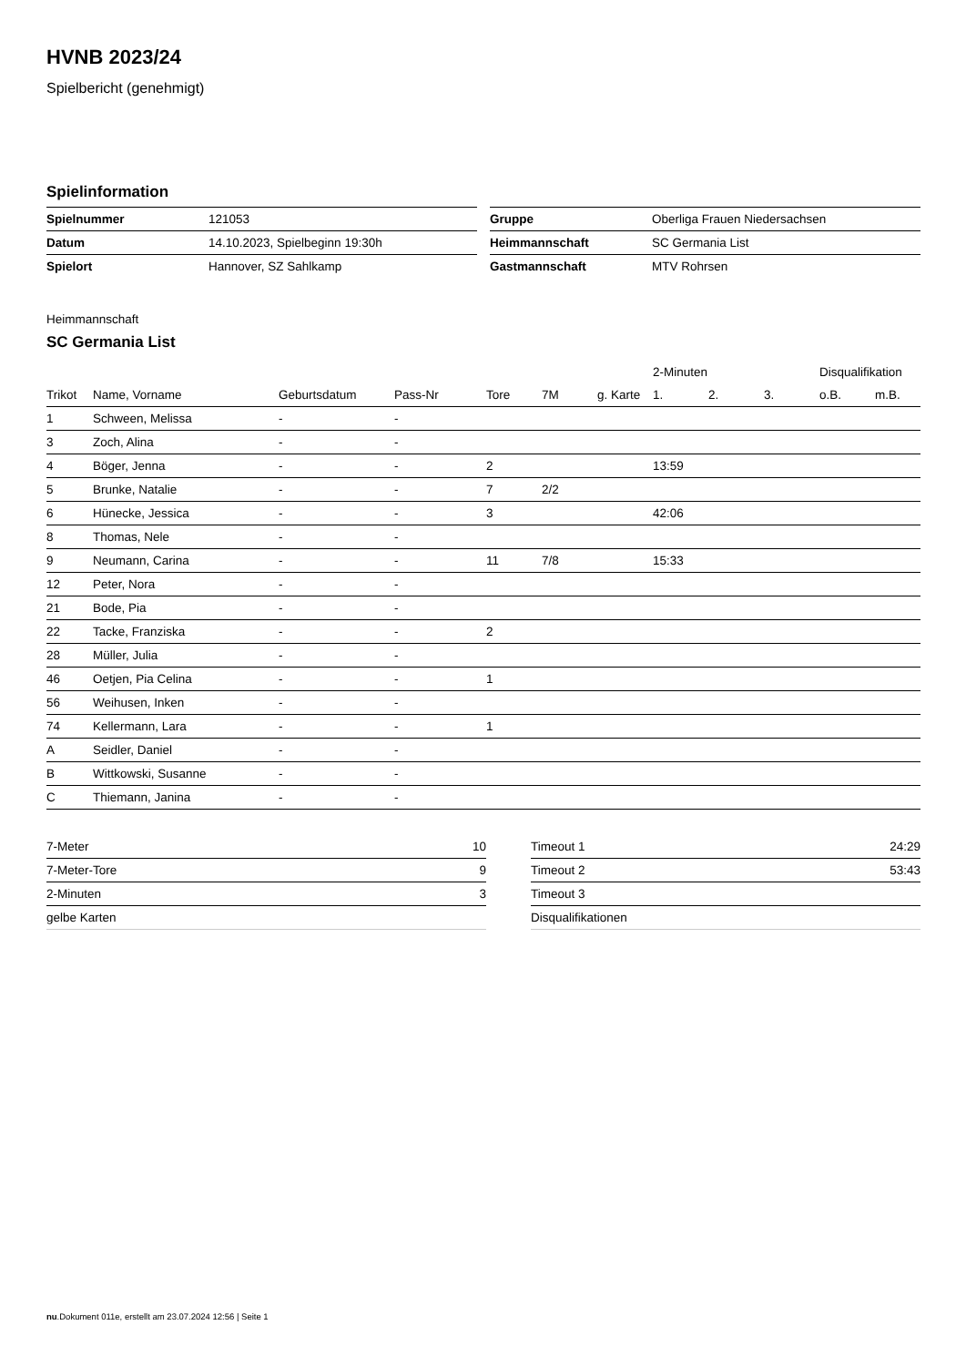HVNB 2023/24
Spielbericht (genehmigt)
Spielinformation
| Spielnummer | 121053 |
| Datum | 14.10.2023, Spielbeginn 19:30h |
| Spielort | Hannover, SZ Sahlkamp |
| Gruppe | Oberliga Frauen Niedersachsen |
| Heimmannschaft | SC Germania List |
| Gastmannschaft | MTV Rohrsen |
Heimmannschaft
SC Germania List
| | | | | | | | 2-Minuten | | | Disqualifikation | |
| --- | --- | --- | --- | --- | --- | --- | --- | --- | --- | --- | --- |
| Trikot | Name, Vorname | Geburtsdatum | Pass-Nr | Tore | 7M | g. Karte | 1. | 2. | 3. | o.B. | m.B. |
| 1 | Schween, Melissa | - | - | | | | | | | | |
| 3 | Zoch, Alina | - | - | | | | | | | | |
| 4 | Böger, Jenna | - | - | 2 | | | 13:59 | | | | |
| 5 | Brunke, Natalie | - | - | 7 | 2/2 | | | | | | |
| 6 | Hünecke, Jessica | - | - | 3 | | | 42:06 | | | | |
| 8 | Thomas, Nele | - | - | | | | | | | | |
| 9 | Neumann, Carina | - | - | 11 | 7/8 | | 15:33 | | | | |
| 12 | Peter, Nora | - | - | | | | | | | | |
| 21 | Bode, Pia | - | - | | | | | | | | |
| 22 | Tacke, Franziska | - | - | 2 | | | | | | | |
| 28 | Müller, Julia | - | - | | | | | | | | |
| 46 | Oetjen, Pia Celina | - | - | 1 | | | | | | | |
| 56 | Weihusen, Inken | - | - | | | | | | | | |
| 74 | Kellermann, Lara | - | - | 1 | | | | | | | |
| A | Seidler, Daniel | - | - | | | | | | | | |
| B | Wittkowski, Susanne | - | - | | | | | | | | |
| C | Thiemann, Janina | - | - | | | | | | | | |
| 7-Meter | 10 |
| 7-Meter-Tore | 9 |
| 2-Minuten | 3 |
| gelbe Karten | |
| Timeout 1 | 24:29 |
| Timeout 2 | 53:43 |
| Timeout 3 | |
| Disqualifikationen | |
nu.Dokument 011e, erstellt am 23.07.2024 12:56 | Seite 1